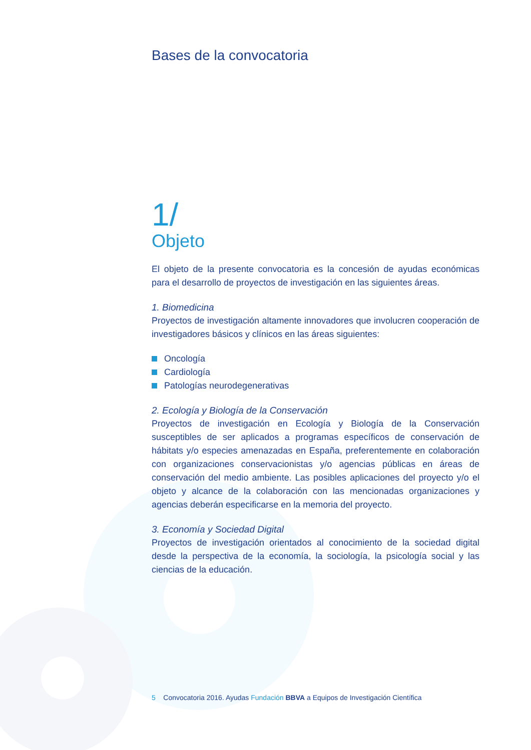Bases de la convocatoria
1/
Objeto
El objeto de la presente convocatoria es la concesión de ayudas económicas para el desarrollo de proyectos de investigación en las siguientes áreas.
1. Biomedicina
Proyectos de investigación altamente innovadores que involucren cooperación de investigadores básicos y clínicos en las áreas siguientes:
Oncología
Cardiología
Patologías neurodegenerativas
2. Ecología y Biología de la Conservación
Proyectos de investigación en Ecología y Biología de la Conservación susceptibles de ser aplicados a programas específicos de conservación de hábitats y/o especies amenazadas en España, preferentemente en colaboración con organizaciones conservacionistas y/o agencias públicas en áreas de conservación del medio ambiente. Las posibles aplicaciones del proyecto y/o el objeto y alcance de la colaboración con las mencionadas organizaciones y agencias deberán especificarse en la memoria del proyecto.
3. Economía y Sociedad Digital
Proyectos de investigación orientados al conocimiento de la sociedad digital desde la perspectiva de la economía, la sociología, la psicología social y las ciencias de la educación.
5 Convocatoria 2016. Ayudas Fundación BBVA a Equipos de Investigación Científica